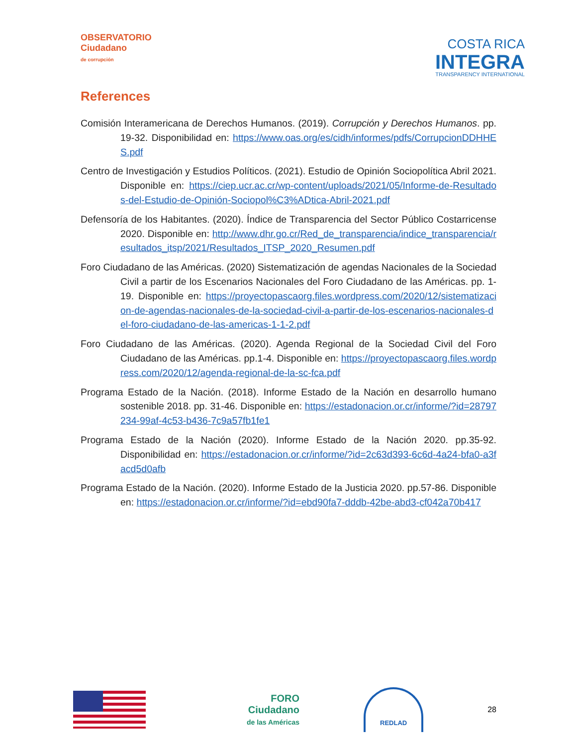OBSERVATORIO
Ciudadano
de corrupción
COSTA RICA
INTEGRA
TRANSPARENCY INTERNATIONAL
References
Comisión Interamericana de Derechos Humanos. (2019). Corrupción y Derechos Humanos. pp. 19-32. Disponibilidad en: https://www.oas.org/es/cidh/informes/pdfs/CorrupcionDDHHES.pdf
Centro de Investigación y Estudios Políticos. (2021). Estudio de Opinión Sociopolítica Abril 2021. Disponible en: https://ciep.ucr.ac.cr/wp-content/uploads/2021/05/Informe-de-Resultados-del-Estudio-de-Opinión-Sociopol%C3%ADtica-Abril-2021.pdf
Defensoría de los Habitantes. (2020). Índice de Transparencia del Sector Público Costarricense 2020. Disponible en: http://www.dhr.go.cr/Red_de_transparencia/indice_transparencia/resultados_itsp/2021/Resultados_ITSP_2020_Resumen.pdf
Foro Ciudadano de las Américas. (2020) Sistematización de agendas Nacionales de la Sociedad Civil a partir de los Escenarios Nacionales del Foro Ciudadano de las Américas. pp. 1-19. Disponible en: https://proyectopascaorg.files.wordpress.com/2020/12/sistematizacion-de-agendas-nacionales-de-la-sociedad-civil-a-partir-de-los-escenarios-nacionales-del-foro-ciudadano-de-las-americas-1-1-2.pdf
Foro Ciudadano de las Américas. (2020). Agenda Regional de la Sociedad Civil del Foro Ciudadano de las Américas. pp.1-4. Disponible en: https://proyectopascaorg.files.wordpress.com/2020/12/agenda-regional-de-la-sc-fca.pdf
Programa Estado de la Nación. (2018). Informe Estado de la Nación en desarrollo humano sostenible 2018. pp. 31-46. Disponible en: https://estadonacion.or.cr/informe/?id=28797234-99af-4c53-b436-7c9a57fb1fe1
Programa Estado de la Nación (2020). Informe Estado de la Nación 2020. pp.35-92. Disponibilidad en: https://estadonacion.or.cr/informe/?id=2c63d393-6c6d-4a24-bfa0-a3facd5d0afb
Programa Estado de la Nación. (2020). Informe Estado de la Justicia 2020. pp.57-86. Disponible en: https://estadonacion.or.cr/informe/?id=ebd90fa7-dddb-42be-abd3-cf042a70b417
FORO
Ciudadano
de las Américas
REDLAD
28